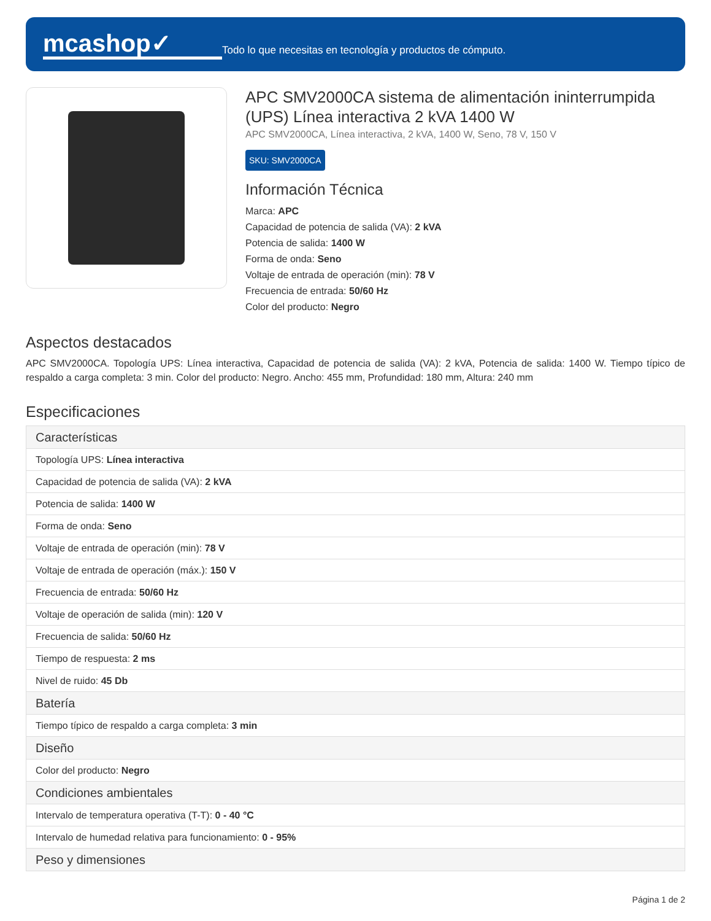mcashop✓
Todo lo que necesitas en tecnología y productos de cómputo.
APC SMV2000CA sistema de alimentación ininterrumpida (UPS) Línea interactiva 2 kVA 1400 W
APC SMV2000CA, Línea interactiva, 2 kVA, 1400 W, Seno, 78 V, 150 V
SKU: SMV2000CA
Información Técnica
Marca: APC
Capacidad de potencia de salida (VA): 2 kVA
Potencia de salida: 1400 W
Forma de onda: Seno
Voltaje de entrada de operación (min): 78 V
Frecuencia de entrada: 50/60 Hz
Color del producto: Negro
Aspectos destacados
APC SMV2000CA. Topología UPS: Línea interactiva, Capacidad de potencia de salida (VA): 2 kVA, Potencia de salida: 1400 W. Tiempo típico de respaldo a carga completa: 3 min. Color del producto: Negro. Ancho: 455 mm, Profundidad: 180 mm, Altura: 240 mm
Especificaciones
| Características |
| --- |
| Topología UPS: Línea interactiva |
| Capacidad de potencia de salida (VA): 2 kVA |
| Potencia de salida: 1400 W |
| Forma de onda: Seno |
| Voltaje de entrada de operación (min): 78 V |
| Voltaje de entrada de operación (máx.): 150 V |
| Frecuencia de entrada: 50/60 Hz |
| Voltaje de operación de salida (min): 120 V |
| Frecuencia de salida: 50/60 Hz |
| Tiempo de respuesta: 2 ms |
| Nivel de ruido: 45 Db |
| Batería |
| Tiempo típico de respaldo a carga completa: 3 min |
| Diseño |
| Color del producto: Negro |
| Condiciones ambientales |
| Intervalo de temperatura operativa (T-T): 0 - 40 °C |
| Intervalo de humedad relativa para funcionamiento: 0 - 95% |
| Peso y dimensiones |
Página 1 de 2